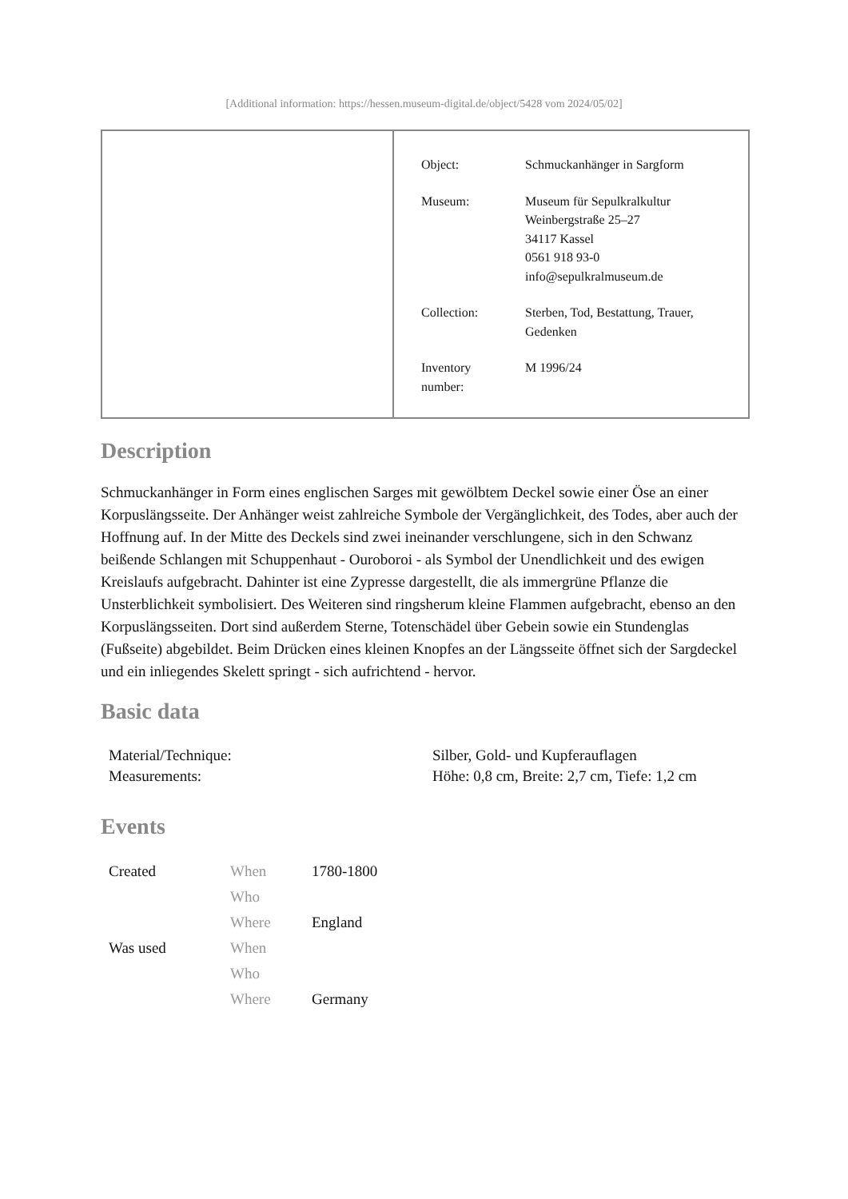[Additional information: https://hessen.museum-digital.de/object/5428 vom 2024/05/02]
| Object: | Schmuckanhänger in Sargform |
| Museum: | Museum für Sepulkralkultur Weinbergstraße 25–27 34117 Kassel 0561 918 93-0 info@sepulkralmuseum.de |
| Collection: | Sterben, Tod, Bestattung, Trauer, Gedenken |
| Inventory number: | M 1996/24 |
Description
Schmuckanhänger in Form eines englischen Sarges mit gewölbtem Deckel sowie einer Öse an einer Korpuslängsseite. Der Anhänger weist zahlreiche Symbole der Vergänglichkeit, des Todes, aber auch der Hoffnung auf. In der Mitte des Deckels sind zwei ineinander verschlungene, sich in den Schwanz beißende Schlangen mit Schuppenhaut - Ouroboroi - als Symbol der Unendlichkeit und des ewigen Kreislaufs aufgebracht. Dahinter ist eine Zypresse dargestellt, die als immergrüne Pflanze die Unsterblichkeit symbolisiert. Des Weiteren sind ringsherum kleine Flammen aufgebracht, ebenso an den Korpuslängsseiten. Dort sind außerdem Sterne, Totenschädel über Gebein sowie ein Stundenglas (Fußseite) abgebildet. Beim Drücken eines kleinen Knopfes an der Längsseite öffnet sich der Sargdeckel und ein inliegendes Skelett springt - sich aufrichtend - hervor.
Basic data
| Material/Technique: | Silber, Gold- und Kupferauflagen |
| Measurements: | Höhe: 0,8 cm, Breite: 2,7 cm, Tiefe: 1,2 cm |
Events
| Created | When | 1780-1800 |
| | Who | |
| | Where | England |
| Was used | When | |
| | Who | |
| | Where | Germany |